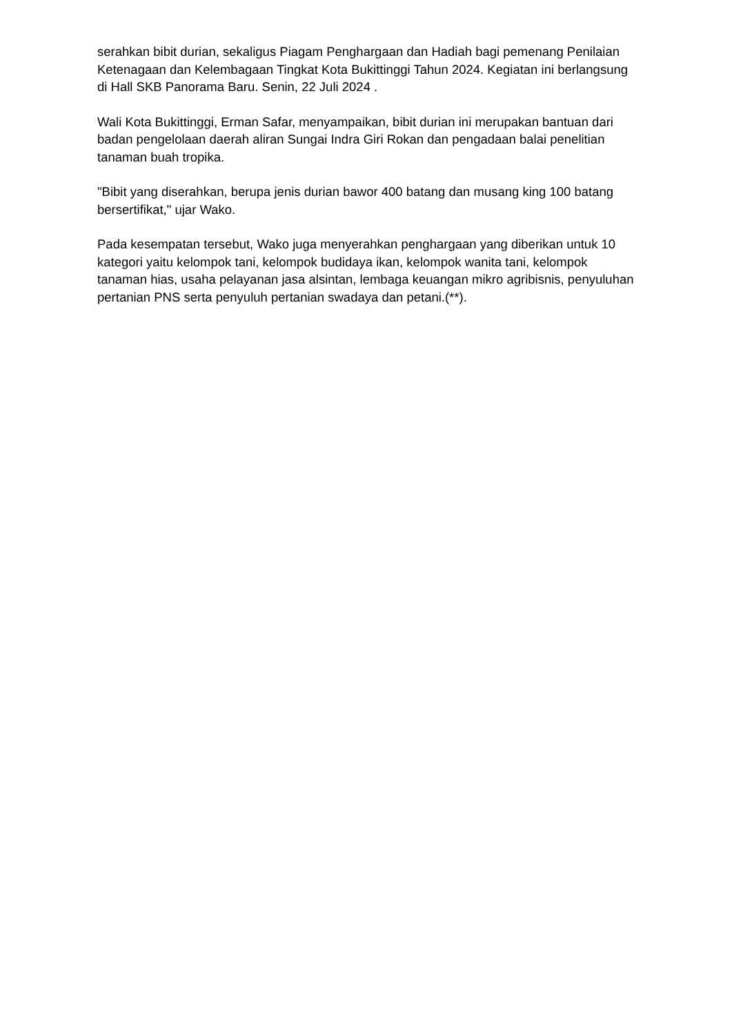serahkan bibit durian, sekaligus Piagam Penghargaan dan Hadiah bagi pemenang Penilaian Ketenagaan dan Kelembagaan Tingkat Kota Bukittinggi Tahun 2024. Kegiatan ini berlangsung di Hall SKB Panorama Baru. Senin, 22 Juli 2024 .
Wali Kota Bukittinggi, Erman Safar, menyampaikan, bibit durian ini merupakan bantuan dari badan pengelolaan daerah aliran Sungai Indra Giri Rokan dan pengadaan balai penelitian tanaman buah tropika.
"Bibit yang diserahkan, berupa jenis durian bawor 400 batang dan musang king 100 batang bersertifikat," ujar Wako.
Pada kesempatan tersebut, Wako juga menyerahkan penghargaan yang diberikan untuk 10 kategori yaitu kelompok tani, kelompok budidaya ikan, kelompok wanita tani, kelompok tanaman hias, usaha pelayanan jasa alsintan, lembaga keuangan mikro agribisnis, penyuluhan pertanian PNS serta penyuluh pertanian swadaya dan petani.(**).